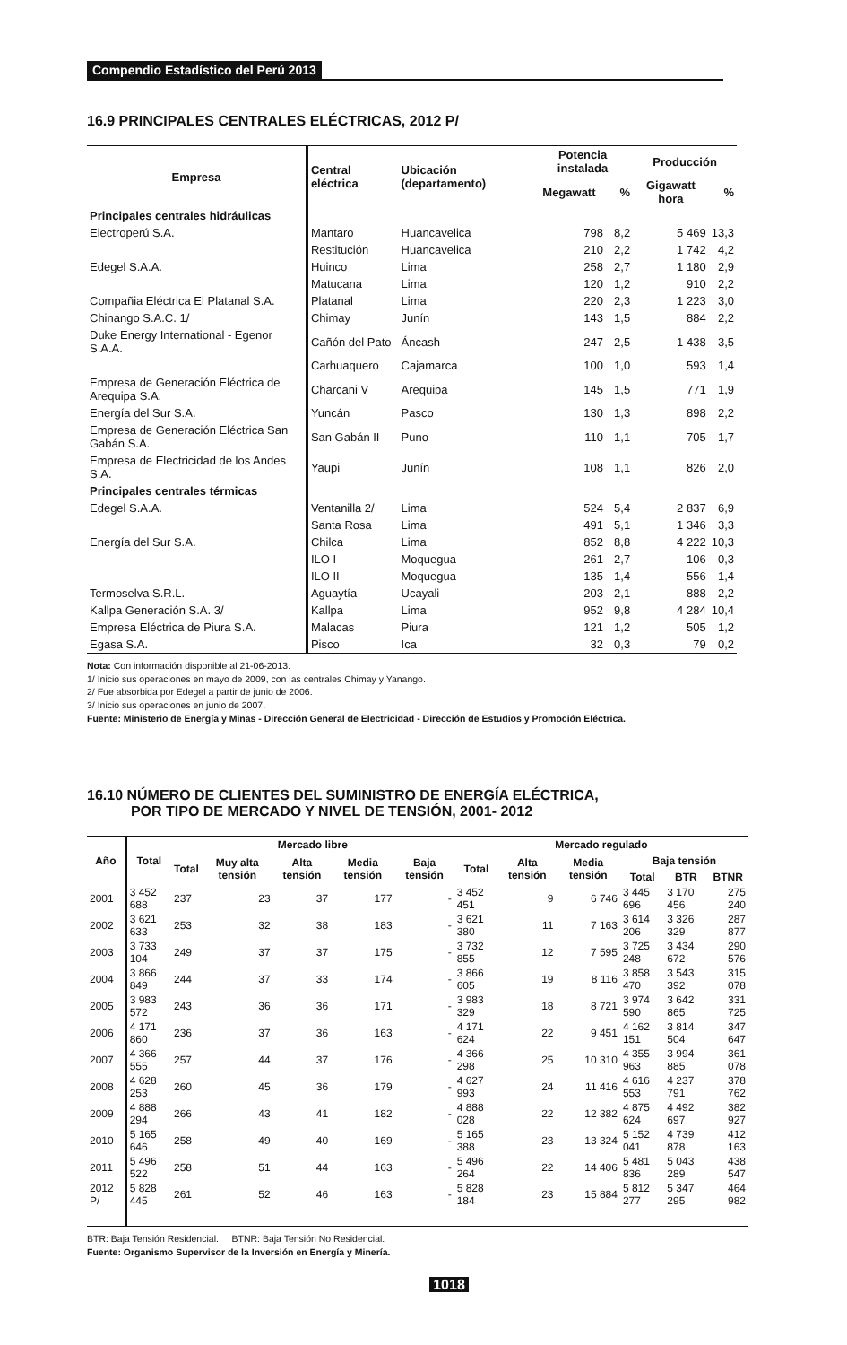Compendio Estadístico del Perú 2013
16.9 PRINCIPALES CENTRALES ELÉCTRICAS, 2012 P/
| Empresa | Central eléctrica | Ubicación (departamento) | Potencia instalada | | Producción | |
| --- | --- | --- | --- | --- | --- | --- |
| | | | Megawatt | % | Gigawatt hora | % |
| Principales centrales hidráulicas | | | | | | |
| Electroperú S.A. | Mantaro | Huancavelica | 798 | 8,2 | 5 469 | 13,3 |
| | Restitución | Huancavelica | 210 | 2,2 | 1 742 | 4,2 |
| Edegel S.A.A. | Huinco | Lima | 258 | 2,7 | 1 180 | 2,9 |
| | Matucana | Lima | 120 | 1,2 | 910 | 2,2 |
| Compañia Eléctrica El Platanal S.A. | Platanal | Lima | 220 | 2,3 | 1 223 | 3,0 |
| Chinango S.A.C. 1/ | Chimay | Junín | 143 | 1,5 | 884 | 2,2 |
| Duke Energy International - Egenor S.A.A. | Cañón del Pato | Áncash | 247 | 2,5 | 1 438 | 3,5 |
| | Carhuaquero | Cajamarca | 100 | 1,0 | 593 | 1,4 |
| Empresa de Generación Eléctrica de Arequipa S.A. | Charcani V | Arequipa | 145 | 1,5 | 771 | 1,9 |
| Energía del Sur S.A. | Yuncán | Pasco | 130 | 1,3 | 898 | 2,2 |
| Empresa de Generación Eléctrica San Gabán S.A. | San Gabán II | Puno | 110 | 1,1 | 705 | 1,7 |
| Empresa de Electricidad de los Andes S.A. | Yaupi | Junín | 108 | 1,1 | 826 | 2,0 |
| Principales centrales térmicas | | | | | | |
| Edegel S.A.A. | Ventanilla 2/ | Lima | 524 | 5,4 | 2 837 | 6,9 |
| | Santa Rosa | Lima | 491 | 5,1 | 1 346 | 3,3 |
| Energía del Sur S.A. | Chilca | Lima | 852 | 8,8 | 4 222 | 10,3 |
| | ILO I | Moquegua | 261 | 2,7 | 106 | 0,3 |
| | ILO II | Moquegua | 135 | 1,4 | 556 | 1,4 |
| Termoselva S.R.L. | Aguaytía | Ucayali | 203 | 2,1 | 888 | 2,2 |
| Kallpa Generación S.A. 3/ | Kallpa | Lima | 952 | 9,8 | 4 284 | 10,4 |
| Empresa Eléctrica de Piura S.A. | Malacas | Piura | 121 | 1,2 | 505 | 1,2 |
| Egasa S.A. | Pisco | Ica | 32 | 0,3 | 79 | 0,2 |
Nota: Con información disponible al 21-06-2013.
1/ Inicio sus operaciones en mayo de 2009, con las centrales Chimay y Yanango.
2/ Fue absorbida por Edegel a partir de junio de 2006.
3/ Inicio sus operaciones en junio de 2007.
Fuente: Ministerio de Energía y Minas - Dirección General de Electricidad - Dirección de Estudios y Promoción Eléctrica.
16.10 NÚMERO DE CLIENTES DEL SUMINISTRO DE ENERGÍA ELÉCTRICA,
POR TIPO DE MERCADO Y NIVEL DE TENSIÓN, 2001- 2012
| Año | Total | Mercado libre | | | | | Mercado regulado | | | | | |
| --- | --- | --- | --- | --- | --- | --- | --- | --- | --- | --- | --- | --- |
| | | Total | Muy alta tensión | Alta tensión | Media tensión | Baja tensión | Total | Alta tensión | Media tensión | Baja tensión | | |
| | | | | | | | | | | Total | BTR | BTNR |
| 2001 | 3 452 688 | 237 | 23 | 37 | 177 | - | 3 452 451 | 9 | 6 746 | 3 445 696 | 3 170 456 | 275 240 |
| 2002 | 3 621 633 | 253 | 32 | 38 | 183 | - | 3 621 380 | 11 | 7 163 | 3 614 206 | 3 326 329 | 287 877 |
| 2003 | 3 733 104 | 249 | 37 | 37 | 175 | - | 3 732 855 | 12 | 7 595 | 3 725 248 | 3 434 672 | 290 576 |
| 2004 | 3 866 849 | 244 | 37 | 33 | 174 | - | 3 866 605 | 19 | 8 116 | 3 858 470 | 3 543 392 | 315 078 |
| 2005 | 3 983 572 | 243 | 36 | 36 | 171 | - | 3 983 329 | 18 | 8 721 | 3 974 590 | 3 642 865 | 331 725 |
| 2006 | 4 171 860 | 236 | 37 | 36 | 163 | - | 4 171 624 | 22 | 9 451 | 4 162 151 | 3 814 504 | 347 647 |
| 2007 | 4 366 555 | 257 | 44 | 37 | 176 | - | 4 366 298 | 25 | 10 310 | 4 355 963 | 3 994 885 | 361 078 |
| 2008 | 4 628 253 | 260 | 45 | 36 | 179 | - | 4 627 993 | 24 | 11 416 | 4 616 553 | 4 237 791 | 378 762 |
| 2009 | 4 888 294 | 266 | 43 | 41 | 182 | - | 4 888 028 | 22 | 12 382 | 4 875 624 | 4 492 697 | 382 927 |
| 2010 | 5 165 646 | 258 | 49 | 40 | 169 | - | 5 165 388 | 23 | 13 324 | 5 152 041 | 4 739 878 | 412 163 |
| 2011 | 5 496 522 | 258 | 51 | 44 | 163 | - | 5 496 264 | 22 | 14 406 | 5 481 836 | 5 043 289 | 438 547 |
| 2012 P/ | 5 828 445 | 261 | 52 | 46 | 163 | - | 5 828 184 | 23 | 15 884 | 5 812 277 | 5 347 295 | 464 982 |
BTR: Baja Tensión Residencial. BTNR: Baja Tensión No Residencial.
Fuente: Organismo Supervisor de la Inversión en Energía y Minería.
1018